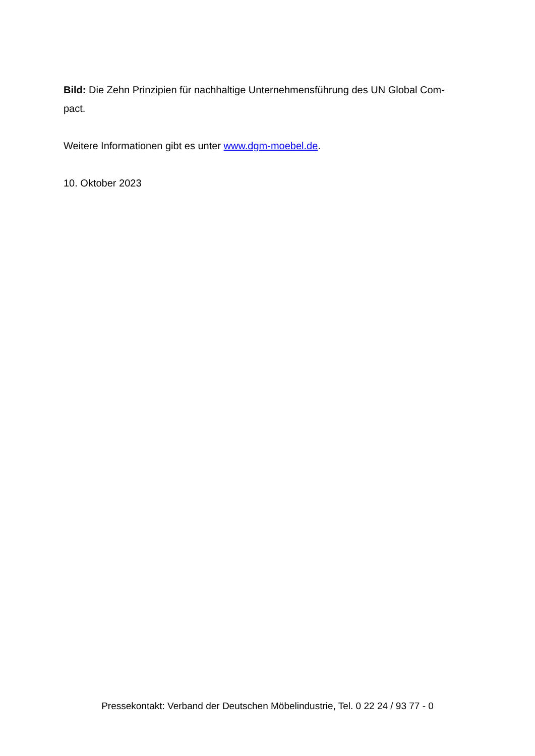Bild: Die Zehn Prinzipien für nachhaltige Unternehmensführung des UN Global Com-
pact.
Weitere Informationen gibt es unter www.dgm-moebel.de.
10. Oktober 2023
Pressekontakt: Verband der Deutschen Möbelindustrie, Tel. 0 22 24 / 93 77 - 0